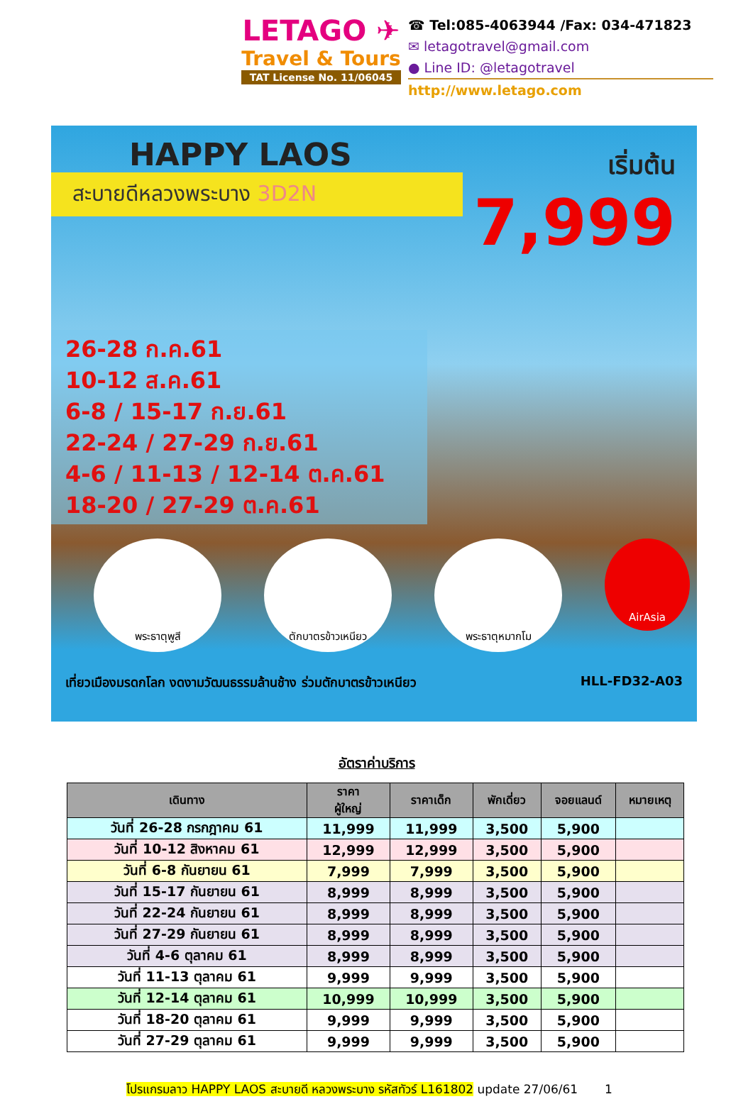LETAGO ✈
Travel & Tours
TAT License No. 11/06045
☎ Tel:085-4063944 /Fax: 034-471823
✉ letagotravel@gmail.com
● Line ID: @letagotravel
http://www.letago.com
HAPPY LAOS
สะบายดีหลวงพระบาง 3D2N
เริ่มต้น
7,999
26-28 ก.ค.61
10-12 ส.ค.61
6-8 / 15-17 ก.ย.61
22-24 / 27-29 ก.ย.61
4-6 / 11-13 / 12-14 ต.ค.61
18-20 / 27-29 ต.ค.61
พระธาตุพูสี ตักบาตรข้าวเหนียว พระธาตุหมากโม
AirAsia
เที่ยวเมืองมรดกโลก งดงามวัฒนธรรมล้านช้าง ร่วมตักบาตรข้าวเหนียว HLL-FD32-A03
อัตราค่าบริการ
| เดินทาง | ราคา ผู้ใหญ่ | ราคาเด็ก | พักเดี่ยว | จอยแลนด์ | หมายเหตุ |
| --- | --- | --- | --- | --- | --- |
| วันที่ 26-28 กรกฎาคม 61 | 11,999 | 11,999 | 3,500 | 5,900 | |
| วันที่ 10-12 สิงหาคม 61 | 12,999 | 12,999 | 3,500 | 5,900 | |
| วันที่ 6-8 กันยายน 61 | 7,999 | 7,999 | 3,500 | 5,900 | |
| วันที่ 15-17 กันยายน 61 | 8,999 | 8,999 | 3,500 | 5,900 | |
| วันที่ 22-24 กันยายน 61 | 8,999 | 8,999 | 3,500 | 5,900 | |
| วันที่ 27-29 กันยายน 61 | 8,999 | 8,999 | 3,500 | 5,900 | |
| วันที่ 4-6 ตุลาคม 61 | 8,999 | 8,999 | 3,500 | 5,900 | |
| วันที่ 11-13 ตุลาคม 61 | 9,999 | 9,999 | 3,500 | 5,900 | |
| วันที่ 12-14 ตุลาคม 61 | 10,999 | 10,999 | 3,500 | 5,900 | |
| วันที่ 18-20 ตุลาคม 61 | 9,999 | 9,999 | 3,500 | 5,900 | |
| วันที่ 27-29 ตุลาคม 61 | 9,999 | 9,999 | 3,500 | 5,900 | |
โปรแกรมลาว HAPPY LAOS สะบายดี หลวงพระบาง รหัสทัวร์ L161802 update 27/06/61 1